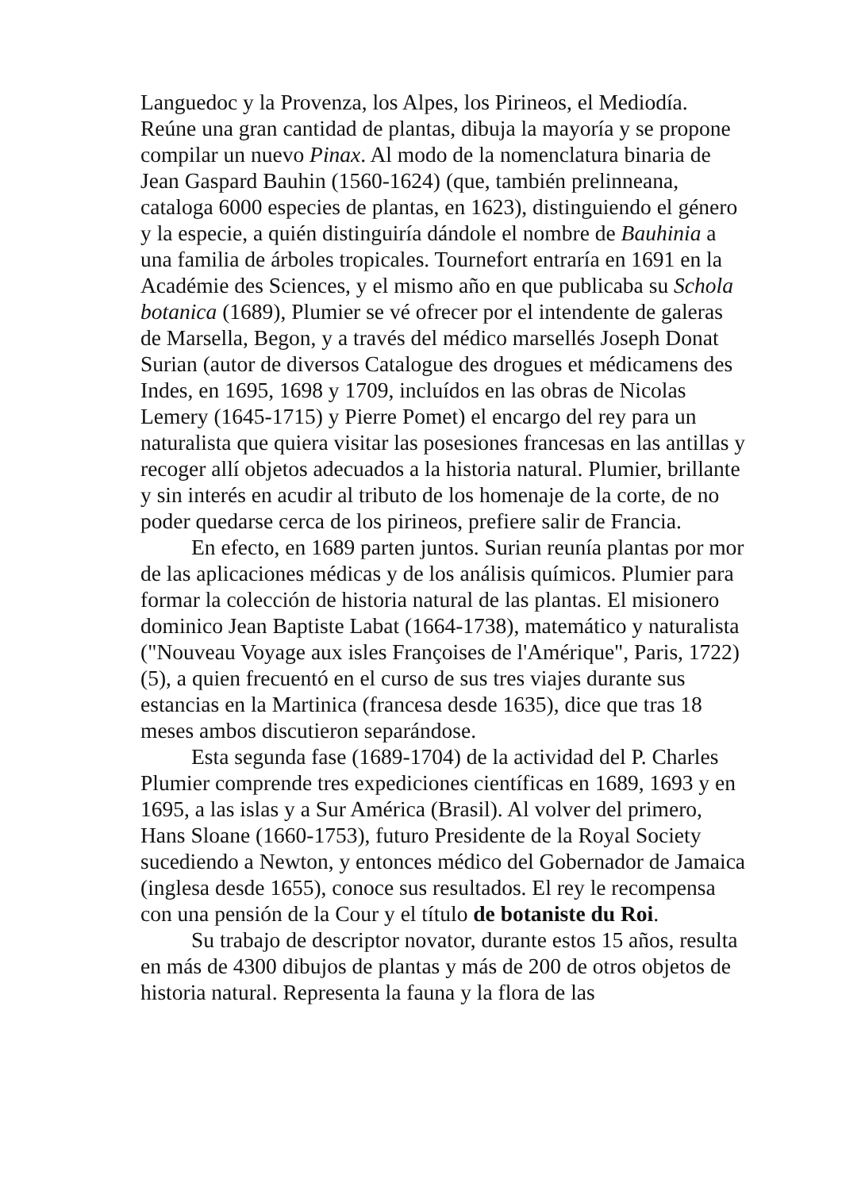Languedoc y la Provenza, los Alpes, los Pirineos, el Mediodía. Reúne una gran cantidad de plantas, dibuja la mayoría y se propone compilar un nuevo Pinax. Al modo de la nomenclatura binaria de Jean Gaspard Bauhin (1560-1624) (que, también prelinneana, cataloga 6000 especies de plantas, en 1623), distinguiendo el género y la especie, a quién distinguiría dándole el nombre de Bauhinia a una familia de árboles tropicales. Tournefort entraría en 1691 en la Académie des Sciences, y el mismo año en que publicaba su Schola botanica (1689), Plumier se vé ofrecer por el intendente de galeras de Marsella, Begon, y a través del médico marsellés Joseph Donat Surian (autor de diversos Catalogue des drogues et médicamens des Indes, en 1695, 1698 y 1709, incluídos en las obras de Nicolas Lemery (1645-1715) y Pierre Pomet) el encargo del rey para un naturalista que quiera visitar las posesiones francesas en las antillas y recoger allí objetos adecuados a la historia natural. Plumier, brillante y sin interés en acudir al tributo de los homenaje de la corte, de no poder quedarse cerca de los pirineos, prefiere salir de Francia.
En efecto, en 1689 parten juntos. Surian reunía plantas por mor de las aplicaciones médicas y de los análisis químicos. Plumier para formar la colección de historia natural de las plantas. El misionero dominico Jean Baptiste Labat (1664-1738), matemático y naturalista ("Nouveau Voyage aux isles Françoises de l'Amérique", Paris, 1722) (5), a quien frecuentó en el curso de sus tres viajes durante sus estancias en la Martinica (francesa desde 1635), dice que tras 18 meses ambos discutieron separándose.
Esta segunda fase (1689-1704) de la actividad del P. Charles Plumier comprende tres expediciones científicas en 1689, 1693 y en 1695, a las islas y a Sur América (Brasil). Al volver del primero, Hans Sloane (1660-1753), futuro Presidente de la Royal Society sucediendo a Newton, y entonces médico del Gobernador de Jamaica (inglesa desde 1655), conoce sus resultados. El rey le recompensa con una pensión de la Cour y el título de botaniste du Roi.
Su trabajo de descriptor novator, durante estos 15 años, resulta en más de 4300 dibujos de plantas y más de 200 de otros objetos de historia natural. Representa la fauna y la flora de las